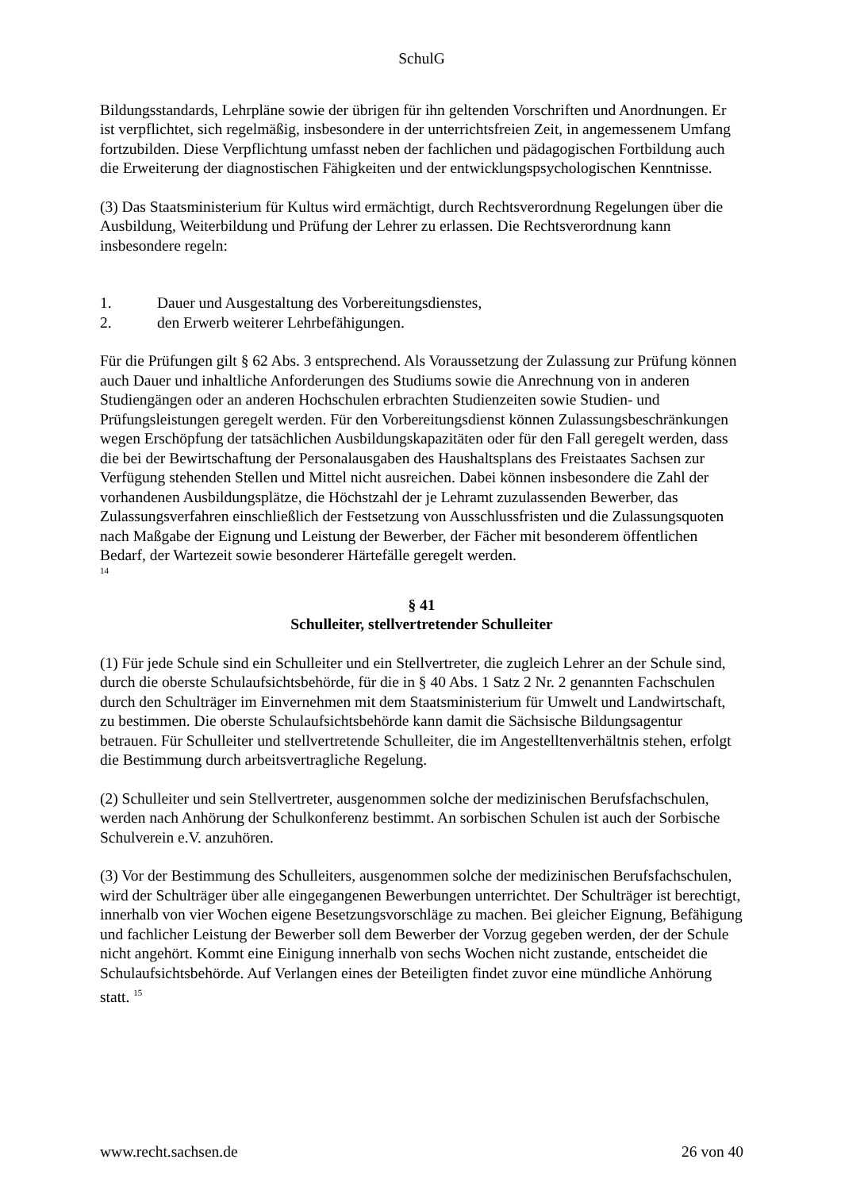SchulG
Bildungsstandards, Lehrpläne sowie der übrigen für ihn geltenden Vorschriften und Anordnungen. Er ist verpflichtet, sich regelmäßig, insbesondere in der unterrichtsfreien Zeit, in angemessenem Umfang fortzubilden. Diese Verpflichtung umfasst neben der fachlichen und pädagogischen Fortbildung auch die Erweiterung der diagnostischen Fähigkeiten und der entwicklungspsychologischen Kenntnisse.
(3) Das Staatsministerium für Kultus wird ermächtigt, durch Rechtsverordnung Regelungen über die Ausbildung, Weiterbildung und Prüfung der Lehrer zu erlassen. Die Rechtsverordnung kann insbesondere regeln:
1. Dauer und Ausgestaltung des Vorbereitungsdienstes,
2. den Erwerb weiterer Lehrbefähigungen.
Für die Prüfungen gilt § 62 Abs. 3 entsprechend. Als Voraussetzung der Zulassung zur Prüfung können auch Dauer und inhaltliche Anforderungen des Studiums sowie die Anrechnung von in anderen Studiengängen oder an anderen Hochschulen erbrachten Studienzeiten sowie Studien- und Prüfungsleistungen geregelt werden. Für den Vorbereitungsdienst können Zulassungsbeschränkungen wegen Erschöpfung der tatsächlichen Ausbildungskapazitäten oder für den Fall geregelt werden, dass die bei der Bewirtschaftung der Personalausgaben des Haushaltsplans des Freistaates Sachsen zur Verfügung stehenden Stellen und Mittel nicht ausreichen. Dabei können insbesondere die Zahl der vorhandenen Ausbildungsplätze, die Höchstzahl der je Lehramt zuzulassenden Bewerber, das Zulassungsverfahren einschließlich der Festsetzung von Ausschlussfristen und die Zulassungsquoten nach Maßgabe der Eignung und Leistung der Bewerber, der Fächer mit besonderem öffentlichen Bedarf, der Wartezeit sowie besonderer Härtefälle geregelt werden.
14
§ 41
Schulleiter, stellvertretender Schulleiter
(1) Für jede Schule sind ein Schulleiter und ein Stellvertreter, die zugleich Lehrer an der Schule sind, durch die oberste Schulaufsichtsbehörde, für die in § 40 Abs. 1 Satz 2 Nr. 2 genannten Fachschulen durch den Schulträger im Einvernehmen mit dem Staatsministerium für Umwelt und Landwirtschaft, zu bestimmen. Die oberste Schulaufsichtsbehörde kann damit die Sächsische Bildungsagentur betrauen. Für Schulleiter und stellvertretende Schulleiter, die im Angestelltenverhältnis stehen, erfolgt die Bestimmung durch arbeitsvertragliche Regelung.
(2) Schulleiter und sein Stellvertreter, ausgenommen solche der medizinischen Berufsfachschulen, werden nach Anhörung der Schulkonferenz bestimmt. An sorbischen Schulen ist auch der Sorbische Schulverein e.V. anzuhören.
(3) Vor der Bestimmung des Schulleiters, ausgenommen solche der medizinischen Berufsfachschulen, wird der Schulträger über alle eingegangenen Bewerbungen unterrichtet. Der Schulträger ist berechtigt, innerhalb von vier Wochen eigene Besetzungsvorschläge zu machen. Bei gleicher Eignung, Befähigung und fachlicher Leistung der Bewerber soll dem Bewerber der Vorzug gegeben werden, der der Schule nicht angehört. Kommt eine Einigung innerhalb von sechs Wochen nicht zustande, entscheidet die Schulaufsichtsbehörde. Auf Verlangen eines der Beteiligten findet zuvor eine mündliche Anhörung statt. <sup>15</sup>
www.recht.sachsen.de 26 von 40